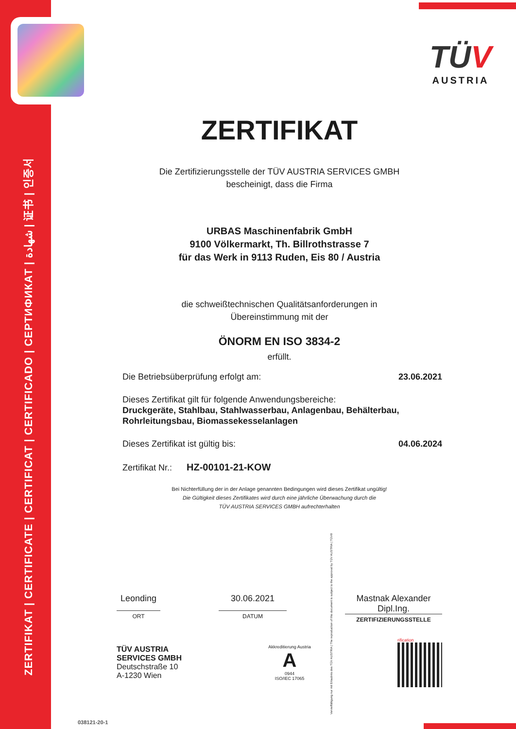ZERTIFIKAT | CERTIFICATE | CERTIFICAT | CERTIFICADO | СЕРТИФИКАТ | شهادة | 证书 | 인증서
TÜV
AUSTRIA
ZERTIFIKAT
Die Zertifizierungsstelle der TÜV AUSTRIA SERVICES GMBH
bescheinigt, dass die Firma
URBAS Maschinenfabrik GmbH
9100 Völkermarkt, Th. Billrothstrasse 7
für das Werk in 9113 Ruden, Eis 80 / Austria
die schweißtechnischen Qualitätsanforderungen in
Übereinstimmung mit der
ÖNORM EN ISO 3834-2
erfüllt.
Die Betriebsüberprüfung erfolgt am: 23.06.2021
Dieses Zertifikat gilt für folgende Anwendungsbereiche:
Druckgeräte, Stahlbau, Stahlwasserbau, Anlagenbau, Behälterbau,
Rohrleitungsbau, Biomassekesselanlagen
Dieses Zertifikat ist gültig bis: 04.06.2024
Zertifikat Nr.: HZ-00101-21-KOW
Bei Nichterfüllung der in der Anlage genannten Bedingungen wird dieses Zertifikat ungültig!
Die Gültigkeit dieses Zertifikates wird durch eine jährliche Überwachung durch die
TÜV AUSTRIA SERVICES GMBH aufrechterhalten
Leonding
ORT
30.06.2021
DATUM
Mastnak Alexander
Dipl.Ing.
ZERTIFIZIERUNGSSTELLE
TÜV AUSTRIA
SERVICES GMBH
Deutschstraße 10
A-1230 Wien
Akkreditierung Austria
A
0944
ISO/IEC 17065
rification
038121-20-1
Vervielfältigung nur mit Erlaubnis des TÜV AUSTRIA | The reproduction of this document is subject to the approval by TÜV AUSTRIA | TÜV®